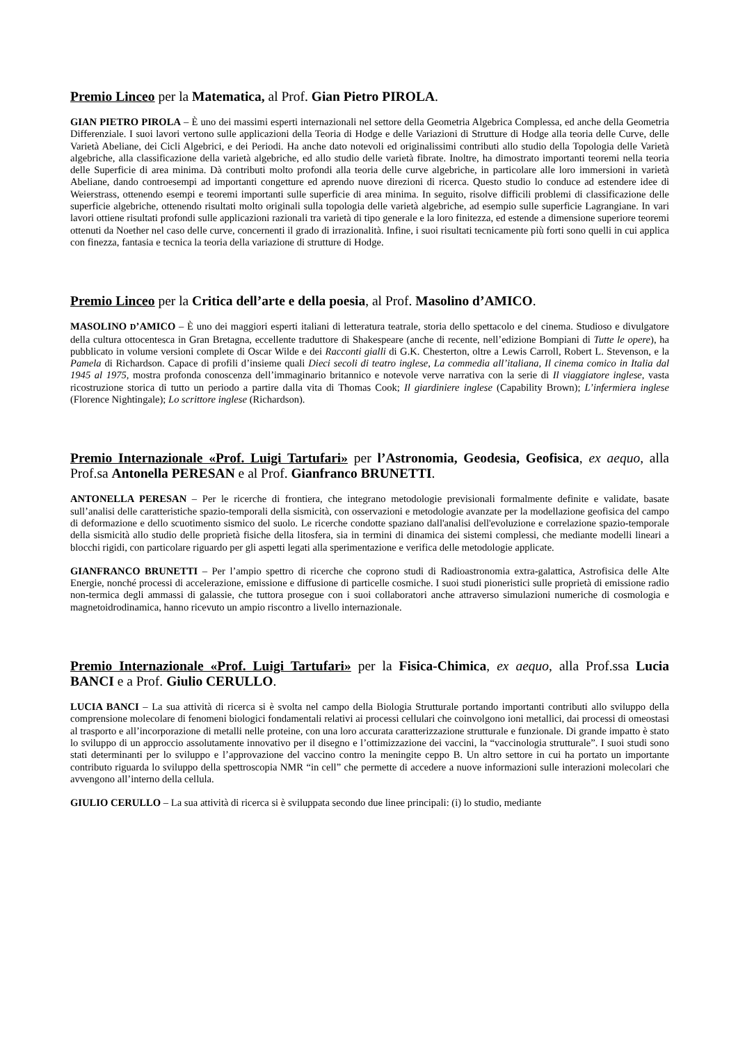Premio Linceo per la Matematica, al Prof. Gian Pietro PIROLA.
GIAN PIETRO PIROLA – È uno dei massimi esperti internazionali nel settore della Geometria Algebrica Complessa, ed anche della Geometria Differenziale. I suoi lavori vertono sulle applicazioni della Teoria di Hodge e delle Variazioni di Strutture di Hodge alla teoria delle Curve, delle Varietà Abeliane, dei Cicli Algebrici, e dei Periodi. Ha anche dato notevoli ed originalissimi contributi allo studio della Topologia delle Varietà algebriche, alla classificazione della varietà algebriche, ed allo studio delle varietà fibrate. Inoltre, ha dimostrato importanti teoremi nella teoria delle Superficie di area minima. Dà contributi molto profondi alla teoria delle curve algebriche, in particolare alle loro immersioni in varietà Abeliane, dando controesempi ad importanti congetture ed aprendo nuove direzioni di ricerca. Questo studio lo conduce ad estendere idee di Weierstrass, ottenendo esempi e teoremi importanti sulle superficie di area minima. In seguito, risolve difficili problemi di classificazione delle superficie algebriche, ottenendo risultati molto originali sulla topologia delle varietà algebriche, ad esempio sulle superficie Lagrangiane. In vari lavori ottiene risultati profondi sulle applicazioni razionali tra varietà di tipo generale e la loro finitezza, ed estende a dimensione superiore teoremi ottenuti da Noether nel caso delle curve, concernenti il grado di irrazionalità. Infine, i suoi risultati tecnicamente più forti sono quelli in cui applica con finezza, fantasia e tecnica la teoria della variazione di strutture di Hodge.
Premio Linceo per la Critica dell’arte e della poesia, al Prof. Masolino d’AMICO.
MASOLINO D’AMICO – È uno dei maggiori esperti italiani di letteratura teatrale, storia dello spettacolo e del cinema. Studioso e divulgatore della cultura ottocentesca in Gran Bretagna, eccellente traduttore di Shakespeare (anche di recente, nell’edizione Bompiani di Tutte le opere), ha pubblicato in volume versioni complete di Oscar Wilde e dei Racconti gialli di G.K. Chesterton, oltre a Lewis Carroll, Robert L. Stevenson, e la Pamela di Richardson. Capace di profili d’insieme quali Dieci secoli di teatro inglese, La commedia all’italiana, Il cinema comico in Italia dal 1945 al 1975, mostra profonda conoscenza dell’immaginario britannico e notevole verve narrativa con la serie di Il viaggiatore inglese, vasta ricostruzione storica di tutto un periodo a partire dalla vita di Thomas Cook; Il giardiniere inglese (Capability Brown); L’infermiera inglese (Florence Nightingale); Lo scrittore inglese (Richardson).
Premio Internazionale «Prof. Luigi Tartufari» per l’Astronomia, Geodesia, Geofisica, ex aequo, alla Prof.sa Antonella PERESAN e al Prof. Gianfranco BRUNETTI.
ANTONELLA PERESAN – Per le ricerche di frontiera, che integrano metodologie previsionali formalmente definite e validate, basate sull’analisi delle caratteristiche spazio-temporali della sismicità, con osservazioni e metodologie avanzate per la modellazione geofisica del campo di deformazione e dello scuotimento sismico del suolo. Le ricerche condotte spaziano dall'analisi dell'evoluzione e correlazione spazio-temporale della sismicità allo studio delle proprietà fisiche della litosfera, sia in termini di dinamica dei sistemi complessi, che mediante modelli lineari a blocchi rigidi, con particolare riguardo per gli aspetti legati alla sperimentazione e verifica delle metodologie applicate.
GIANFRANCO BRUNETTI – Per l’ampio spettro di ricerche che coprono studi di Radioastronomia extra-galattica, Astrofisica delle Alte Energie, nonché processi di accelerazione, emissione e diffusione di particelle cosmiche. I suoi studi pioneristici sulle proprietà di emissione radio non-termica degli ammassi di galassie, che tuttora prosegue con i suoi collaboratori anche attraverso simulazioni numeriche di cosmologia e magnetoidrodinamica, hanno ricevuto un ampio riscontro a livello internazionale.
Premio Internazionale «Prof. Luigi Tartufari» per la Fisica-Chimica, ex aequo, alla Prof.ssa Lucia BANCI e a Prof. Giulio CERULLO.
LUCIA BANCI – La sua attività di ricerca si è svolta nel campo della Biologia Strutturale portando importanti contributi allo sviluppo della comprensione molecolare di fenomeni biologici fondamentali relativi ai processi cellulari che coinvolgono ioni metallici, dai processi di omeostasi al trasporto e all’incorporazione di metalli nelle proteine, con una loro accurata caratterizzazione strutturale e funzionale. Di grande impatto è stato lo sviluppo di un approccio assolutamente innovativo per il disegno e l’ottimizzazione dei vaccini, la “vaccinologia strutturale”. I suoi studi sono stati determinanti per lo sviluppo e l’approvazione del vaccino contro la meningite ceppo B. Un altro settore in cui ha portato un importante contributo riguarda lo sviluppo della spettroscopia NMR “in cell” che permette di accedere a nuove informazioni sulle interazioni molecolari che avvengono all’interno della cellula.
GIULIO CERULLO – La sua attività di ricerca si è sviluppata secondo due linee principali: (i) lo studio, mediante